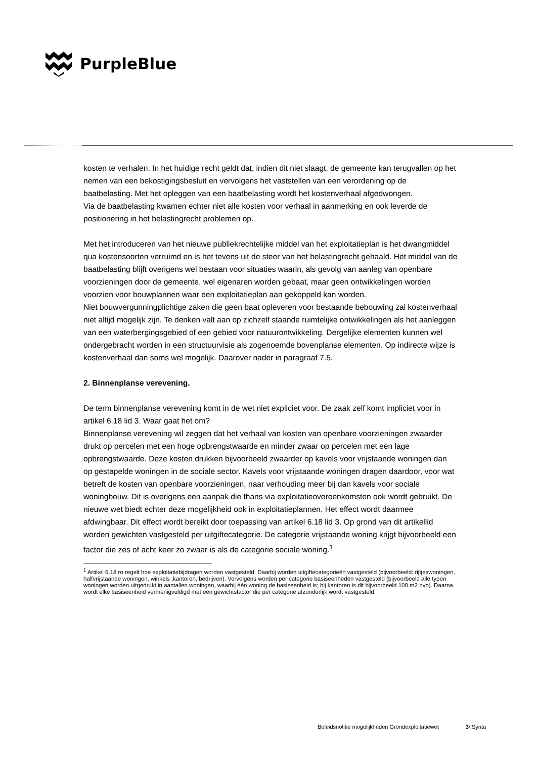PurpleBlue
kosten te verhalen. In het huidige recht geldt dat, indien dit niet slaagt, de gemeente kan terugvallen op het nemen van een bekostigingsbesluit en vervolgens het vaststellen van een verordening op de baatbelasting. Met het opleggen van een baatbelasting wordt het kostenverhaal afgedwongen.
Via de baatbelasting kwamen echter niet alle kosten voor verhaal in aanmerking en ook leverde de positionering in het belastingrecht problemen op.
Met het introduceren van het nieuwe publiekrechtelijke middel van het exploitatieplan is het dwangmiddel qua kostensoorten verruimd en is het tevens uit de sfeer van het belastingrecht gehaald. Het middel van de baatbelasting blijft overigens wel bestaan voor situaties waarin, als gevolg van aanleg van openbare voorzieningen door de gemeente, wel eigenaren worden gebaat, maar geen ontwikkelingen worden voorzien voor bouwplannen waar een exploitatieplan aan gekoppeld kan worden.
Niet bouwvergunningplichtige zaken die geen baat opleveren voor bestaande bebouwing zal kostenverhaal niet altijd mogelijk zijn. Te denken valt aan op zichzelf staande ruimtelijke ontwikkelingen als het aanleggen van een waterbergingsgebied of een gebied voor natuurontwikkeling. Dergelijke elementen kunnen wel ondergebracht worden in een structuurvisie als zogenoemde bovenplanse elementen. Op indirecte wijze is kostenverhaal dan soms wel mogelijk. Daarover nader in paragraaf 7.5.
2. Binnenplanse verevening.
De term binnenplanse verevening komt in de wet niet expliciet voor. De zaak zelf komt impliciet voor in artikel 6.18 lid 3. Waar gaat het om?
Binnenplanse verevening wil zeggen dat het verhaal van kosten van openbare voorzieningen zwaarder drukt op percelen met een hoge opbrengstwaarde en minder zwaar op percelen met een lage opbrengstwaarde. Deze kosten drukken bijvoorbeeld zwaarder op kavels voor vrijstaande woningen dan op gestapelde woningen in de sociale sector. Kavels voor vrijstaande woningen dragen daardoor, voor wat betreft de kosten van openbare voorzieningen, naar verhouding meer bij dan kavels voor sociale woningbouw. Dit is overigens een aanpak die thans via exploitatieovereenkomsten ook wordt gebruikt. De nieuwe wet biedt echter deze mogelijkheid ook in exploitatieplannen. Het effect wordt daarmee afdwingbaar. Dit effect wordt bereikt door toepassing van artikel 6.18 lid 3. Op grond van dit artikellid worden gewichten vastgesteld per uitgiftecategorie. De categorie vrijstaande woning krijgt bijvoorbeeld een factor die zes of acht keer zo zwaar is als de categorie sociale woning.<sup>1</sup>
<sup>1</sup> Artikel 6.18 ro regelt hoe exploitatiebijdragen worden vastgesteld. Daarbij worden uitgiftecategorieën vastgesteld (bijvoorbeeld: rijtjeswoningen, halfvrijstaande woningen, winkels ,kantoren, bedrijven). Vervolgens worden per categorie basiseenheden vastgesteld (bijvoorbeeld alle typen woningen worden uitgedrukt in aantallen woningen, waarbij één woning de basiseenheid is; bij kantoren is dit bijvoorbeeld 100 m2 bvo). Daarna wordt elke basiseenheid vermenigvuldigd met een gewichtsfactor die per categorie afzonderlijk wordt vastgesteld
Beleidsnotitie mogelijkheden Grondexploitatiewet 3\!Synta